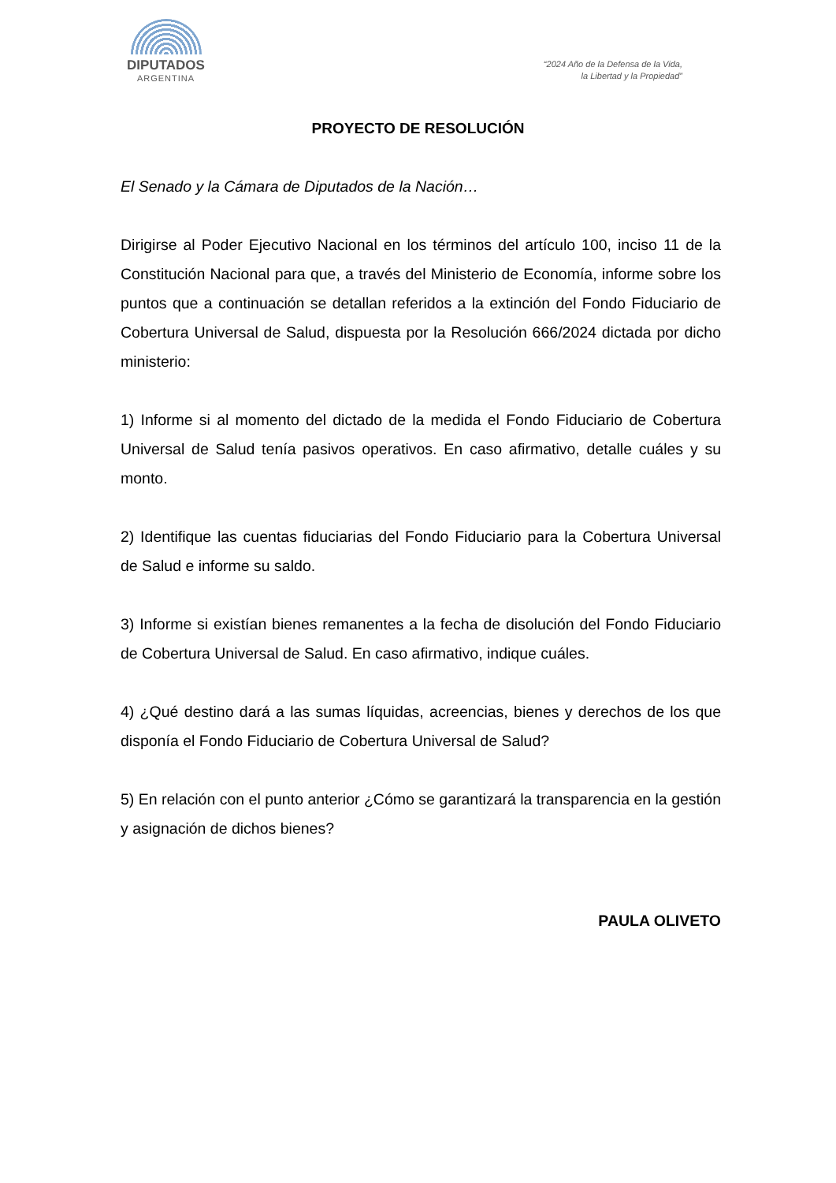DIPUTADOS
ARGENTINA
“2024 Año de la Defensa de la Vida,
la Libertad y la Propiedad”
PROYECTO DE RESOLUCIÓN
El Senado y la Cámara de Diputados de la Nación…
Dirigirse al Poder Ejecutivo Nacional en los términos del artículo 100, inciso 11 de la Constitución Nacional para que, a través del Ministerio de Economía, informe sobre los puntos que a continuación se detallan referidos a la extinción del Fondo Fiduciario de Cobertura Universal de Salud, dispuesta por la Resolución 666/2024 dictada por dicho ministerio:
1) Informe si al momento del dictado de la medida el Fondo Fiduciario de Cobertura Universal de Salud tenía pasivos operativos. En caso afirmativo, detalle cuáles y su monto.
2) Identifique las cuentas fiduciarias del Fondo Fiduciario para la Cobertura Universal de Salud e informe su saldo.
3) Informe si existían bienes remanentes a la fecha de disolución del Fondo Fiduciario de Cobertura Universal de Salud. En caso afirmativo, indique cuáles.
4) ¿Qué destino dará a las sumas líquidas, acreencias, bienes y derechos de los que disponía el Fondo Fiduciario de Cobertura Universal de Salud?
5) En relación con el punto anterior ¿Cómo se garantizará la transparencia en la gestión y asignación de dichos bienes?
PAULA OLIVETO